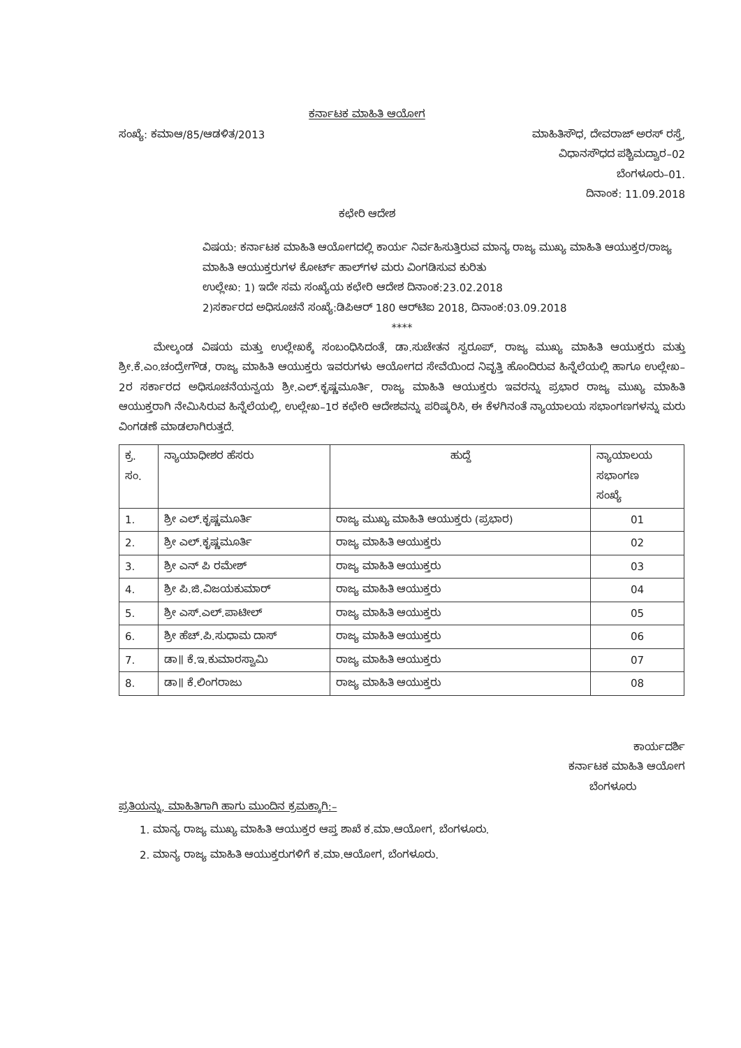ಕರ್ನಾಟಕ ಮಾಹಿತಿ ಆಯೋಗ
ಸಂಖ್ಯೆ: ಕಮಾಆ/85/ಆಡಳಿತ/2013 ಮಾಹಿತಿಸೌಧ, ದೇವರಾಜ್ ಅರಸ್ ರಸ್ತೆ,
ವಿಧಾನಸೌಧದ ಪಶ್ಚಿಮದ್ವಾರ–02
ಬೆಂಗಳೂರು–01.
ದಿನಾಂಕ: 11.09.2018
ಕಛೇರಿ ಆದೇಶ
ವಿಷಯ: ಕರ್ನಾಟಕ ಮಾಹಿತಿ ಆಯೋಗದಲ್ಲಿ ಕಾರ್ಯ ನಿರ್ವಹಿಸುತ್ತಿರುವ ಮಾನ್ಯ ರಾಜ್ಯ ಮುಖ್ಯ ಮಾಹಿತಿ ಆಯುಕ್ತರ/ರಾಜ್ಯ ಮಾಹಿತಿ ಆಯುಕ್ತರುಗಳ ಕೋರ್ಟ್ ಹಾಲ್‌ಗಳ ಮರು ವಿಂಗಡಿಸುವ ಕುರಿತು
ಉಲ್ಲೇಖ: 1) ಇದೇ ಸಮ ಸಂಖ್ಯೆಯ ಕಛೇರಿ ಆದೇಶ ದಿನಾಂಕ:23.02.2018
2)ಸರ್ಕಾರದ ಅಧಿಸೂಚನೆ ಸಂಖ್ಯೆ:ಡಿಪಿಆರ್ 180 ಆರ್‌ಟಿಐ 2018, ದಿನಾಂಕ:03.09.2018
****
ಮೇಲ್ಕಂಡ ವಿಷಯ ಮತ್ತು ಉಲ್ಲೇಖಕ್ಕೆ ಸಂಬಂಧಿಸಿದಂತೆ, ಡಾ.ಸುಚೇತನ ಸ್ವರೂಪ್, ರಾಜ್ಯ ಮುಖ್ಯ ಮಾಹಿತಿ ಆಯುಕ್ತರು ಮತ್ತು ಶ್ರೀ.ಕೆ.ಎಂ.ಚಂದ್ರೇಗೌಡ, ರಾಜ್ಯ ಮಾಹಿತಿ ಆಯುಕ್ತರು ಇವರುಗಳು ಆಯೋಗದ ಸೇವೆಯಿಂದ ನಿವೃತ್ತಿ ಹೊಂದಿರುವ ಹಿನ್ನೆಲೆಯಲ್ಲಿ ಹಾಗೂ ಉಲ್ಲೇಖ–2ರ ಸರ್ಕಾರದ ಅಧಿಸೂಚನೆಯನ್ವಯ ಶ್ರೀ.ಎಲ್.ಕೃಷ್ಣಮೂರ್ತಿ, ರಾಜ್ಯ ಮಾಹಿತಿ ಆಯುಕ್ತರು ಇವರನ್ನು ಪ್ರಭಾರ ರಾಜ್ಯ ಮುಖ್ಯ ಮಾಹಿತಿ ಆಯುಕ್ತರಾಗಿ ನೇಮಿಸಿರುವ ಹಿನ್ನೆಲೆಯಲ್ಲಿ, ಉಲ್ಲೇಖ–1ರ ಕಛೇರಿ ಆದೇಶವನ್ನು ಪರಿಷ್ಕರಿಸಿ, ಈ ಕೆಳಗಿನಂತೆ ನ್ಯಾಯಾಲಯ ಸಭಾಂಗಣಗಳನ್ನು ಮರು ವಿಂಗಡಣೆ ಮಾಡಲಾಗಿರುತ್ತದೆ.
| ಕ್ರ. ಸಂ. | ನ್ಯಾಯಾಧೀಶರ ಹೆಸರು | ಹುದ್ದೆ | ನ್ಯಾಯಾಲಯ ಸಭಾಂಗಣ ಸಂಖ್ಯೆ |
| --- | --- | --- | --- |
| 1. | ಶ್ರೀ ಎಲ್.ಕೃಷ್ಣಮೂರ್ತಿ | ರಾಜ್ಯ ಮುಖ್ಯ ಮಾಹಿತಿ ಆಯುಕ್ತರು (ಪ್ರಭಾರ) | 01 |
| 2. | ಶ್ರೀ ಎಲ್.ಕೃಷ್ಣಮೂರ್ತಿ | ರಾಜ್ಯ ಮಾಹಿತಿ ಆಯುಕ್ತರು | 02 |
| 3. | ಶ್ರೀ ಎನ್ ಪಿ ರಮೇಶ್ | ರಾಜ್ಯ ಮಾಹಿತಿ ಆಯುಕ್ತರು | 03 |
| 4. | ಶ್ರೀ ಪಿ.ಜಿ.ವಿಜಯಕುಮಾರ್ | ರಾಜ್ಯ ಮಾಹಿತಿ ಆಯುಕ್ತರು | 04 |
| 5. | ಶ್ರೀ ಎಸ್.ಎಲ್.ಪಾಟೀಲ್ | ರಾಜ್ಯ ಮಾಹಿತಿ ಆಯುಕ್ತರು | 05 |
| 6. | ಶ್ರೀ ಹೆಚ್.ಪಿ.ಸುಧಾಮ ದಾಸ್ | ರಾಜ್ಯ ಮಾಹಿತಿ ಆಯುಕ್ತರು | 06 |
| 7. | ಡಾ॥ ಕೆ.ಇ.ಕುಮಾರಸ್ವಾಮಿ | ರಾಜ್ಯ ಮಾಹಿತಿ ಆಯುಕ್ತರು | 07 |
| 8. | ಡಾ॥ ಕೆ.ಲಿಂಗರಾಜು | ರಾಜ್ಯ ಮಾಹಿತಿ ಆಯುಕ್ತರು | 08 |
ಕಾರ್ಯದರ್ಶಿ
ಕರ್ನಾಟಕ ಮಾಹಿತಿ ಆಯೋಗ
ಬೆಂಗಳೂರು
ಪ್ರತಿಯನ್ನು, ಮಾಹಿತಿಗಾಗಿ ಹಾಗು ಮುಂದಿನ ಕ್ರಮಕ್ಕಾಗಿ:–
1. ಮಾನ್ಯ ರಾಜ್ಯ ಮುಖ್ಯ ಮಾಹಿತಿ ಆಯುಕ್ತರ ಆಪ್ತ ಶಾಖೆ ಕ.ಮಾ.ಆಯೋಗ, ಬೆಂಗಳೂರು.
2. ಮಾನ್ಯ ರಾಜ್ಯ ಮಾಹಿತಿ ಆಯುಕ್ತರುಗಳಿಗೆ ಕ.ಮಾ.ಆಯೋಗ, ಬೆಂಗಳೂರು.